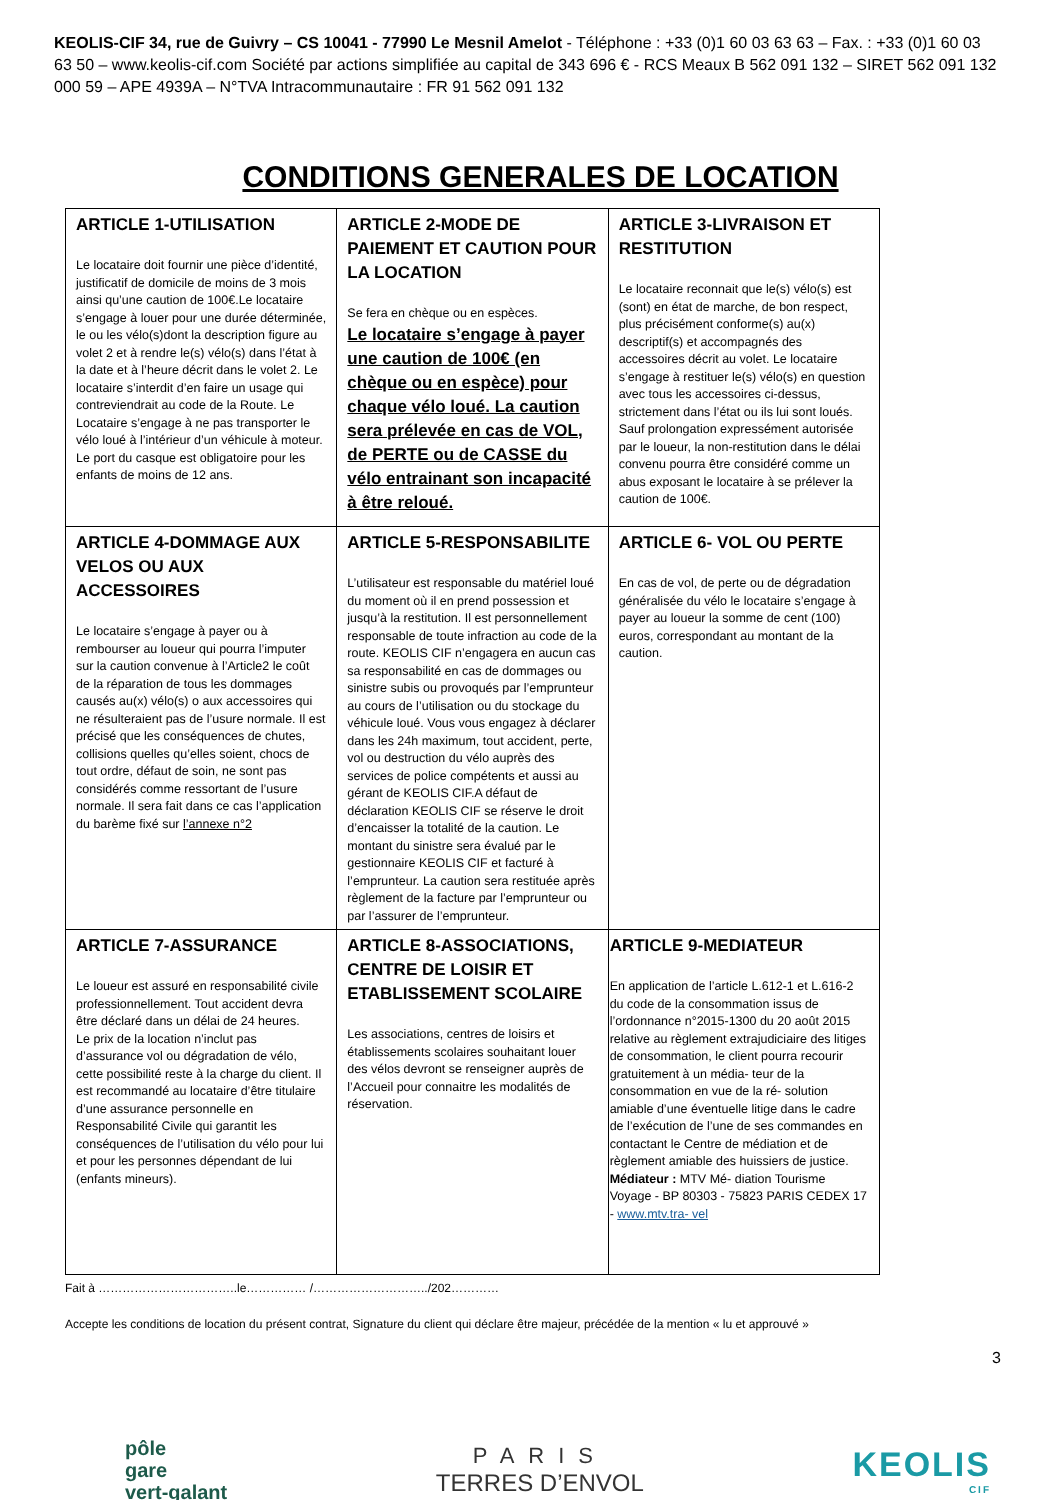KEOLIS-CIF 34, rue de Guivry – CS 10041 - 77990 Le Mesnil Amelot - Téléphone : +33 (0)1 60 03 63 63 – Fax. : +33 (0)1 60 03 63 50 – www.keolis-cif.com Société par actions simplifiée au capital de 343 696 € - RCS Meaux B 562 091 132 – SIRET 562 091 132 000 59 – APE 4939A – N°TVA Intracommunautaire : FR 91 562 091 132
CONDITIONS GENERALES DE LOCATION
| ARTICLE 1-UTILISATION Le locataire doit fournir une pièce d’identité, justificatif de domicile de moins de 3 mois ainsi qu’une caution de 100€.Le locataire s’engage à louer pour une durée déterminée, le ou les vélo(s)dont la description figure au volet 2 et à rendre le(s) vélo(s) dans l’état à la date et à l’heure décrit dans le volet 2. Le locataire s’interdit d’en faire un usage qui contreviendrait au code de la Route. Le Locataire s’engage à ne pas transporter le vélo loué à l’intérieur d’un véhicule à moteur. Le port du casque est obligatoire pour les enfants de moins de 12 ans. | ARTICLE 2-MODE DE PAIEMENT ET CAUTION POUR LA LOCATION Se fera en chèque ou en espèces. Le locataire s’engage à payer une caution de 100€ (en chèque ou en espèce) pour chaque vélo loué. La caution sera prélevée en cas de VOL, de PERTE ou de CASSE du vélo entrainant son incapacité à être reloué. | ARTICLE 3-LIVRAISON ET RESTITUTION Le locataire reconnait que le(s) vélo(s) est (sont) en état de marche, de bon respect, plus précisément conforme(s) au(x) descriptif(s) et accompagnés des accessoires décrit au volet. Le locataire s’engage à restituer le(s) vélo(s) en question avec tous les accessoires ci-dessus, strictement dans l’état ou ils lui sont loués. Sauf prolongation expressément autorisée par le loueur, la non-restitution dans le délai convenu pourra être considéré comme un abus exposant le locataire à se prélever la caution de 100€. |
| ARTICLE 4-DOMMAGE AUX VELOS OU AUX ACCESSOIRES Le locataire s’engage à payer ou à rembourser au loueur qui pourra l’imputer sur la caution convenue à l’Article2 le coût de la réparation de tous les dommages causés au(x) vélo(s) o aux accessoires qui ne résulteraient pas de l’usure normale. Il est précisé que les conséquences de chutes, collisions quelles qu’elles soient, chocs de tout ordre, défaut de soin, ne sont pas considérés comme ressortant de l’usure normale. Il sera fait dans ce cas l’application du barème fixé sur l’annexe n°2 | ARTICLE 5-RESPONSABILITE L’utilisateur est responsable du matériel loué du moment où il en prend possession et jusqu’à la restitution. Il est personnellement responsable de toute infraction au code de la route. KEOLIS CIF n’engagera en aucun cas sa responsabilité en cas de dommages ou sinistre subis ou provoqués par l’emprunteur au cours de l’utilisation ou du stockage du véhicule loué. Vous vous engagez à déclarer dans les 24h maximum, tout accident, perte, vol ou destruction du vélo auprès des services de police compétents et aussi au gérant de KEOLIS CIF.A défaut de déclaration KEOLIS CIF se réserve le droit d’encaisser la totalité de la caution. Le montant du sinistre sera évalué par le gestionnaire KEOLIS CIF et facturé à l’emprunteur. La caution sera restituée après règlement de la facture par l’emprunteur ou par l’assurer de l’emprunteur. | ARTICLE 6- VOL OU PERTE En cas de vol, de perte ou de dégradation généralisée du vélo le locataire s’engage à payer au loueur la somme de cent (100) euros, correspondant au montant de la caution. |
| ARTICLE 7-ASSURANCE Le loueur est assuré en responsabilité civile professionnellement. Tout accident devra être déclaré dans un délai de 24 heures. Le prix de la location n’inclut pas d’assurance vol ou dégradation de vélo, cette possibilité reste à la charge du client. Il est recommandé au locataire d’être titulaire d’une assurance personnelle en Responsabilité Civile qui garantit les conséquences de l’utilisation du vélo pour lui et pour les personnes dépendant de lui (enfants mineurs). | ARTICLE 8-ASSOCIATIONS, CENTRE DE LOISIR ET ETABLISSEMENT SCOLAIRE Les associations, centres de loisirs et établissements scolaires souhaitant louer des vélos devront se renseigner auprès de l’Accueil pour connaitre les modalités de réservation. | ARTICLE 9-MEDIATEUR En application de l’article L.612-1 et L.616-2 du code de la consommation issus de l’ordonnance n°2015-1300 du 20 août 2015 relative au règlement extrajudiciaire des litiges de consommation, le client pourra recourir gratuitement à un média- teur de la consommation en vue de la ré- solution amiable d’une éventuelle litige dans le cadre de l’exécution de l’une de ses commandes en contactant le Centre de médiation et de règlement amiable des huissiers de justice. Médiateur : MTV Mé- diation Tourisme Voyage - BP 80303 - 75823 PARIS CEDEX 17 - www.mtv.tra- vel |
Fait à ……………………………..le…………… /………………………../202…………
Accepte les conditions de location du présent contrat, Signature du client qui déclare être majeur, précédée de la mention « lu et approuvé »
3
pôle
gare
vert-galant
PARIS
TERRES D’ENVOL
KEOLIS
CIF